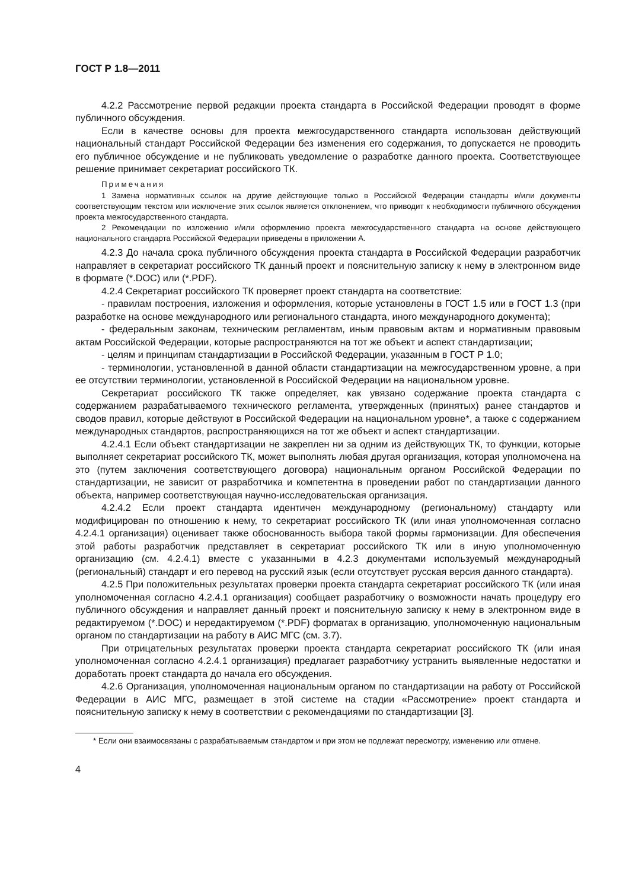ГОСТ Р 1.8—2011
4.2.2 Рассмотрение первой редакции проекта стандарта в Российской Федерации проводят в форме публичного обсуждения.
Если в качестве основы для проекта межгосударственного стандарта использован действующий национальный стандарт Российской Федерации без изменения его содержания, то допускается не проводить его публичное обсуждение и не публиковать уведомление о разработке данного проекта. Соответствующее решение принимает секретариат российского ТК.
Примечания
1 Замена нормативных ссылок на другие действующие только в Российской Федерации стандарты и/или документы соответствующим текстом или исключение этих ссылок является отклонением, что приводит к необходимости публичного обсуждения проекта межгосударственного стандарта.
2 Рекомендации по изложению и/или оформлению проекта межгосударственного стандарта на основе действующего национального стандарта Российской Федерации приведены в приложении А.
4.2.3 До начала срока публичного обсуждения проекта стандарта в Российской Федерации разработчик направляет в секретариат российского ТК данный проект и пояснительную записку к нему в электронном виде в формате (*.DOC) или (*.PDF).
4.2.4 Секретариат российского ТК проверяет проект стандарта на соответствие:
- правилам построения, изложения и оформления, которые установлены в ГОСТ 1.5 или в ГОСТ 1.3 (при разработке на основе международного или регионального стандарта, иного международного документа);
- федеральным законам, техническим регламентам, иным правовым актам и нормативным правовым актам Российской Федерации, которые распространяются на тот же объект и аспект стандартизации;
- целям и принципам стандартизации в Российской Федерации, указанным в ГОСТ Р 1.0;
- терминологии, установленной в данной области стандартизации на межгосударственном уровне, а при ее отсутствии терминологии, установленной в Российской Федерации на национальном уровне.
Секретариат российского ТК также определяет, как увязано содержание проекта стандарта с содержанием разрабатываемого технического регламента, утвержденных (принятых) ранее стандартов и сводов правил, которые действуют в Российской Федерации на национальном уровне*, а также с содержанием международных стандартов, распространяющихся на тот же объект и аспект стандартизации.
4.2.4.1 Если объект стандартизации не закреплен ни за одним из действующих ТК, то функции, которые выполняет секретариат российского ТК, может выполнять любая другая организация, которая уполномочена на это (путем заключения соответствующего договора) национальным органом Российской Федерации по стандартизации, не зависит от разработчика и компетентна в проведении работ по стандартизации данного объекта, например соответствующая научно-исследовательская организация.
4.2.4.2 Если проект стандарта идентичен международному (региональному) стандарту или модифицирован по отношению к нему, то секретариат российского ТК (или иная уполномоченная согласно 4.2.4.1 организация) оценивает также обоснованность выбора такой формы гармонизации. Для обеспечения этой работы разработчик представляет в секретариат российского ТК или в иную уполномоченную организацию (см. 4.2.4.1) вместе с указанными в 4.2.3 документами используемый международный (региональный) стандарт и его перевод на русский язык (если отсутствует русская версия данного стандарта).
4.2.5 При положительных результатах проверки проекта стандарта секретариат российского ТК (или иная уполномоченная согласно 4.2.4.1 организация) сообщает разработчику о возможности начать процедуру его публичного обсуждения и направляет данный проект и пояснительную записку к нему в электронном виде в редактируемом (*.DOC) и нередактируемом (*.PDF) форматах в организацию, уполномоченную национальным органом по стандартизации на работу в АИС МГС (см. 3.7).
При отрицательных результатах проверки проекта стандарта секретариат российского ТК (или иная уполномоченная согласно 4.2.4.1 организация) предлагает разработчику устранить выявленные недостатки и доработать проект стандарта до начала его обсуждения.
4.2.6 Организация, уполномоченная национальным органом по стандартизации на работу от Российской Федерации в АИС МГС, размещает в этой системе на стадии «Рассмотрение» проект стандарта и пояснительную записку к нему в соответствии с рекомендациями по стандартизации [3].
* Если они взаимосвязаны с разрабатываемым стандартом и при этом не подлежат пересмотру, изменению или отмене.
4